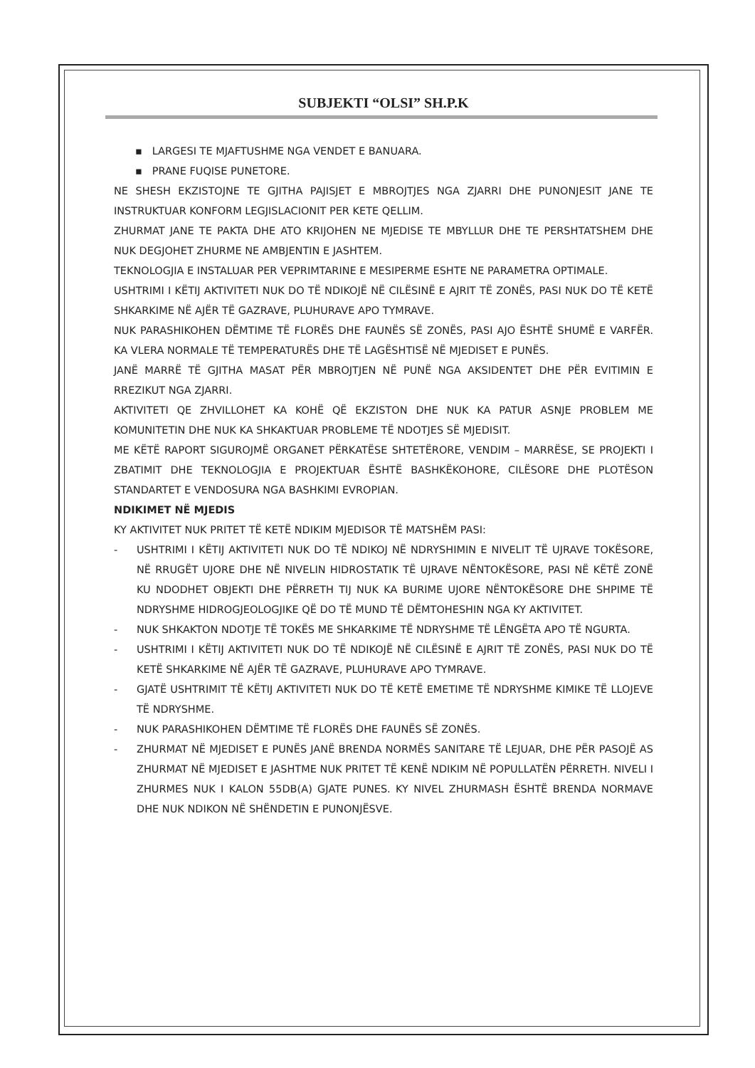SUBJEKTI “OLSI” SH.P.K
▪ LARGESI TE MJAFTUSHME NGA VENDET E BANUARA.
▪ PRANE FUQISE PUNETORE.
NE SHESH EKZISTOJNE TE GJITHA PAJISJET E MBROJTJES NGA ZJARRI DHE PUNONJESIT JANE TE INSTRUKTUAR KONFORM LEGJISLACIONIT PER KETE QELLIM.
ZHURMAT JANE TE PAKTA DHE ATO KRIJOHEN NE MJEDISE TE MBYLLUR DHE TE PERSHTATSHEM DHE NUK DEGJOHET ZHURME NE AMBJENTIN E JASHTEM.
TEKNOLOGJIA E INSTALUAR PER VEPRIMTARINE E MESIPERME ESHTE NE PARAMETRA OPTIMALE.
USHTRIMI I KËTIJ AKTIVITETI NUK DO TË NDIKOJË NË CILËSINË E AJRIT TË ZONËS, PASI NUK DO TË KETË SHKARKIME NË AJËR TË GAZRAVE, PLUHURAVE APO TYMRAVE.
NUK PARASHIKOHEN DËMTIME TË FLORËS DHE FAUNËS SË ZONËS, PASI AJO ËSHTË SHUMË E VARFËR. KA VLERA NORMALE TË TEMPERATURËS DHE TË LAGËSHTISË NË MJEDISET E PUNËS.
JANË MARRË TË GJITHA MASAT PËR MBROJTJEN NË PUNË NGA AKSIDENTET DHE PËR EVITIMIN E RREZIKUT NGA ZJARRI.
AKTIVITETI QE ZHVILLOHET KA KOHË QË EKZISTON DHE NUK KA PATUR ASNJE PROBLEM ME KOMUNITETIN DHE NUK KA SHKAKTUAR PROBLEME TË NDOTJES SË MJEDISIT.
ME KËTË RAPORT SIGUROJMË ORGANET PËRKATËSE SHTETËRORE, VENDIM – MARRËSE, SE PROJEKTI I ZBATIMIT DHE TEKNOLOGJIA E PROJEKTUAR ËSHTË BASHKËKOHORE, CILËSORE DHE PLOTËSON STANDARTET E VENDOSURA NGA BASHKIMI EVROPIAN.
NDIKIMET NË MJEDIS
KY AKTIVITET NUK PRITET TË KETË NDIKIM MJEDISOR TË MATSHËM PASI:
- USHTRIMI I KËTIJ AKTIVITETI NUK DO TË NDIKOJ NË NDRYSHIMIN E NIVELIT TË UJRAVE TOKËSORE, NË RRUGËT UJORE DHE NË NIVELIN HIDROSTATIK TË UJRAVE NËNTOKËSORE, PASI NË KËTË ZONË KU NDODHET OBJEKTI DHE PËRRETH TIJ NUK KA BURIME UJORE NËNTOKËSORE DHE SHPIME TË NDRYSHME HIDROGJEOLOGJIKE QË DO TË MUND TË DËMTOHESHIN NGA KY AKTIVITET.
- NUK SHKAKTON NDOTJE TË TOKËS ME SHKARKIME TË NDRYSHME TË LËNGËTA APO TË NGURTA.
- USHTRIMI I KËTIJ AKTIVITETI NUK DO TË NDIKOJË NË CILËSINË E AJRIT TË ZONËS, PASI NUK DO TË KETË SHKARKIME NË AJËR TË GAZRAVE, PLUHURAVE APO TYMRAVE.
- GJATË USHTRIMIT TË KËTIJ AKTIVITETI NUK DO TË KETË EMETIME TË NDRYSHME KIMIKE TË LLOJEVE TË NDRYSHME.
- NUK PARASHIKOHEN DËMTIME TË FLORËS DHE FAUNËS SË ZONËS.
- ZHURMAT NË MJEDISET E PUNËS JANË BRENDA NORMËS SANITARE TË LEJUAR, DHE PËR PASOJË AS ZHURMAT NË MJEDISET E JASHTME NUK PRITET TË KENË NDIKIM NË POPULLATËN PËRRETH. NIVELI I ZHURMES NUK I KALON 55DB(A) GJATE PUNES. KY NIVEL ZHURMASH ËSHTË BRENDA NORMAVE DHE NUK NDIKON NË SHËNDETIN E PUNONJËSVE.